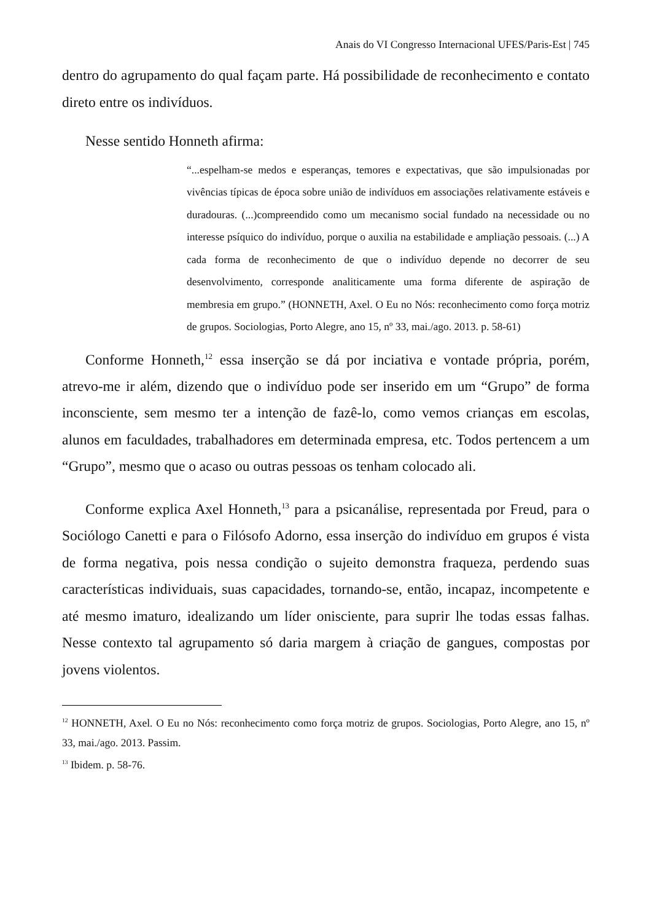Anais do VI Congresso Internacional UFES/Paris-Est | 745
dentro do agrupamento do qual façam parte. Há possibilidade de reconhecimento e contato direto entre os indivíduos.
Nesse sentido Honneth afirma:
“...espelham-se medos e esperanças, temores e expectativas, que são impulsionadas por vivências típicas de época sobre união de indivíduos em associações relativamente estáveis e duradouras. (...)compreendido como um mecanismo social fundado na necessidade ou no interesse psíquico do indivíduo, porque o auxilia na estabilidade e ampliação pessoais. (...) A cada forma de reconhecimento de que o indivíduo depende no decorrer de seu desenvolvimento, corresponde analiticamente uma forma diferente de aspiração de membresia em grupo.” (HONNETH, Axel. O Eu no Nós: reconhecimento como força motriz de grupos. Sociologias, Porto Alegre, ano 15, nº 33, mai./ago. 2013. p. 58-61)
Conforme Honneth,<sup>12</sup> essa inserção se dá por inciativa e vontade própria, porém, atrevo-me ir além, dizendo que o indivíduo pode ser inserido em um “Grupo” de forma inconsciente, sem mesmo ter a intenção de fazê-lo, como vemos crianças em escolas, alunos em faculdades, trabalhadores em determinada empresa, etc. Todos pertencem a um “Grupo”, mesmo que o acaso ou outras pessoas os tenham colocado ali.
Conforme explica Axel Honneth,<sup>13</sup> para a psicanálise, representada por Freud, para o Sociólogo Canetti e para o Filósofo Adorno, essa inserção do indivíduo em grupos é vista de forma negativa, pois nessa condição o sujeito demonstra fraqueza, perdendo suas características individuais, suas capacidades, tornando-se, então, incapaz, incompetente e até mesmo imaturo, idealizando um líder onisciente, para suprir lhe todas essas falhas. Nesse contexto tal agrupamento só daria margem à criação de gangues, compostas por jovens violentos.
<sup>12</sup> HONNETH, Axel. O Eu no Nós: reconhecimento como força motriz de grupos. Sociologias, Porto Alegre, ano 15, nº 33, mai./ago. 2013. Passim.
<sup>13</sup> Ibidem. p. 58-76.